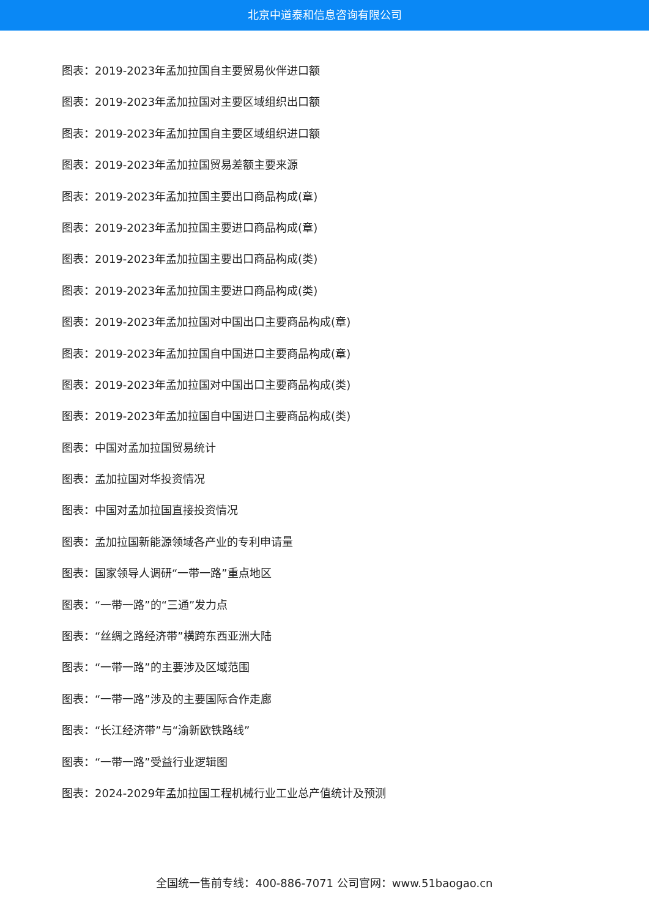北京中道泰和信息咨询有限公司
图表：2019-2023年孟加拉国自主要贸易伙伴进口额
图表：2019-2023年孟加拉国对主要区域组织出口额
图表：2019-2023年孟加拉国自主要区域组织进口额
图表：2019-2023年孟加拉国贸易差额主要来源
图表：2019-2023年孟加拉国主要出口商品构成(章)
图表：2019-2023年孟加拉国主要进口商品构成(章)
图表：2019-2023年孟加拉国主要出口商品构成(类)
图表：2019-2023年孟加拉国主要进口商品构成(类)
图表：2019-2023年孟加拉国对中国出口主要商品构成(章)
图表：2019-2023年孟加拉国自中国进口主要商品构成(章)
图表：2019-2023年孟加拉国对中国出口主要商品构成(类)
图表：2019-2023年孟加拉国自中国进口主要商品构成(类)
图表：中国对孟加拉国贸易统计
图表：孟加拉国对华投资情况
图表：中国对孟加拉国直接投资情况
图表：孟加拉国新能源领域各产业的专利申请量
图表：国家领导人调研“一带一路”重点地区
图表：“一带一路”的“三通”发力点
图表：“丝绸之路经济带”横跨东西亚洲大陆
图表：“一带一路”的主要涉及区域范围
图表：“一带一路”涉及的主要国际合作走廊
图表：“长江经济带”与“渝新欧铁路线”
图表：“一带一路”受益行业逻辑图
图表：2024-2029年孟加拉国工程机械行业工业总产值统计及预测
全国统一售前专线：400-886-7071 公司官网：www.51baogao.cn